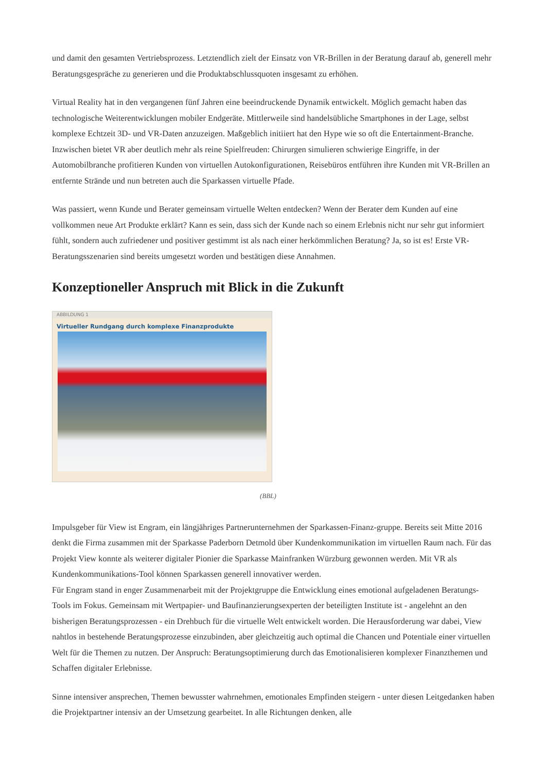und damit den gesamten Vertriebsprozess. Letztendlich zielt der Einsatz von VR-Brillen in der Beratung darauf ab, generell mehr Beratungsgespräche zu generieren und die Produktabschlussquoten insgesamt zu erhöhen.
Virtual Reality hat in den vergangenen fünf Jahren eine beeindruckende Dynamik entwickelt. Möglich gemacht haben das technologische Weiterentwicklungen mobiler Endgeräte. Mittlerweile sind handelsübliche Smartphones in der Lage, selbst komplexe Echtzeit 3D- und VR-Daten anzuzeigen. Maßgeblich initiiert hat den Hype wie so oft die Entertainment-Branche. Inzwischen bietet VR aber deutlich mehr als reine Spielfreuden: Chirurgen simulieren schwierige Eingriffe, in der Automobilbranche profitieren Kunden von virtuellen Autokonfigurationen, Reisebüros entführen ihre Kunden mit VR-Brillen an entfernte Strände und nun betreten auch die Sparkassen virtuelle Pfade.
Was passiert, wenn Kunde und Berater gemeinsam virtuelle Welten entdecken? Wenn der Berater dem Kunden auf eine vollkommen neue Art Produkte erklärt? Kann es sein, dass sich der Kunde nach so einem Erlebnis nicht nur sehr gut informiert fühlt, sondern auch zufriedener und positiver gestimmt ist als nach einer herkömmlichen Beratung? Ja, so ist es! Erste VR-Beratungsszenarien sind bereits umgesetzt worden und bestätigen diese Annahmen.
Konzeptioneller Anspruch mit Blick in die Zukunft
ABBILDUNG 1
Virtueller Rundgang durch komplexe Finanzprodukte
(BBL)
Impulsgeber für View ist Engram, ein längjähriges Partnerunternehmen der Sparkassen-Finanz-gruppe. Bereits seit Mitte 2016 denkt die Firma zusammen mit der Sparkasse Paderborn Detmold über Kundenkommunikation im virtuellen Raum nach. Für das Projekt View konnte als weiterer digitaler Pionier die Sparkasse Mainfranken Würzburg gewonnen werden. Mit VR als Kundenkommunikations-Tool können Sparkassen generell innovativer werden.
Für Engram stand in enger Zusammenarbeit mit der Projektgruppe die Entwicklung eines emotional aufgeladenen Beratungs-Tools im Fokus. Gemeinsam mit Wertpapier- und Baufinanzierungsexperten der beteiligten Institute ist - angelehnt an den bisherigen Beratungsprozessen - ein Drehbuch für die virtuelle Welt entwickelt worden. Die Herausforderung war dabei, View nahtlos in bestehende Beratungsprozesse einzubinden, aber gleichzeitig auch optimal die Chancen und Potentiale einer virtuellen Welt für die Themen zu nutzen. Der Anspruch: Beratungsoptimierung durch das Emotionalisieren komplexer Finanzthemen und Schaffen digitaler Erlebnisse.
Sinne intensiver ansprechen, Themen bewusster wahrnehmen, emotionales Empfinden steigern - unter diesen Leitgedanken haben die Projektpartner intensiv an der Umsetzung gearbeitet. In alle Richtungen denken, alle